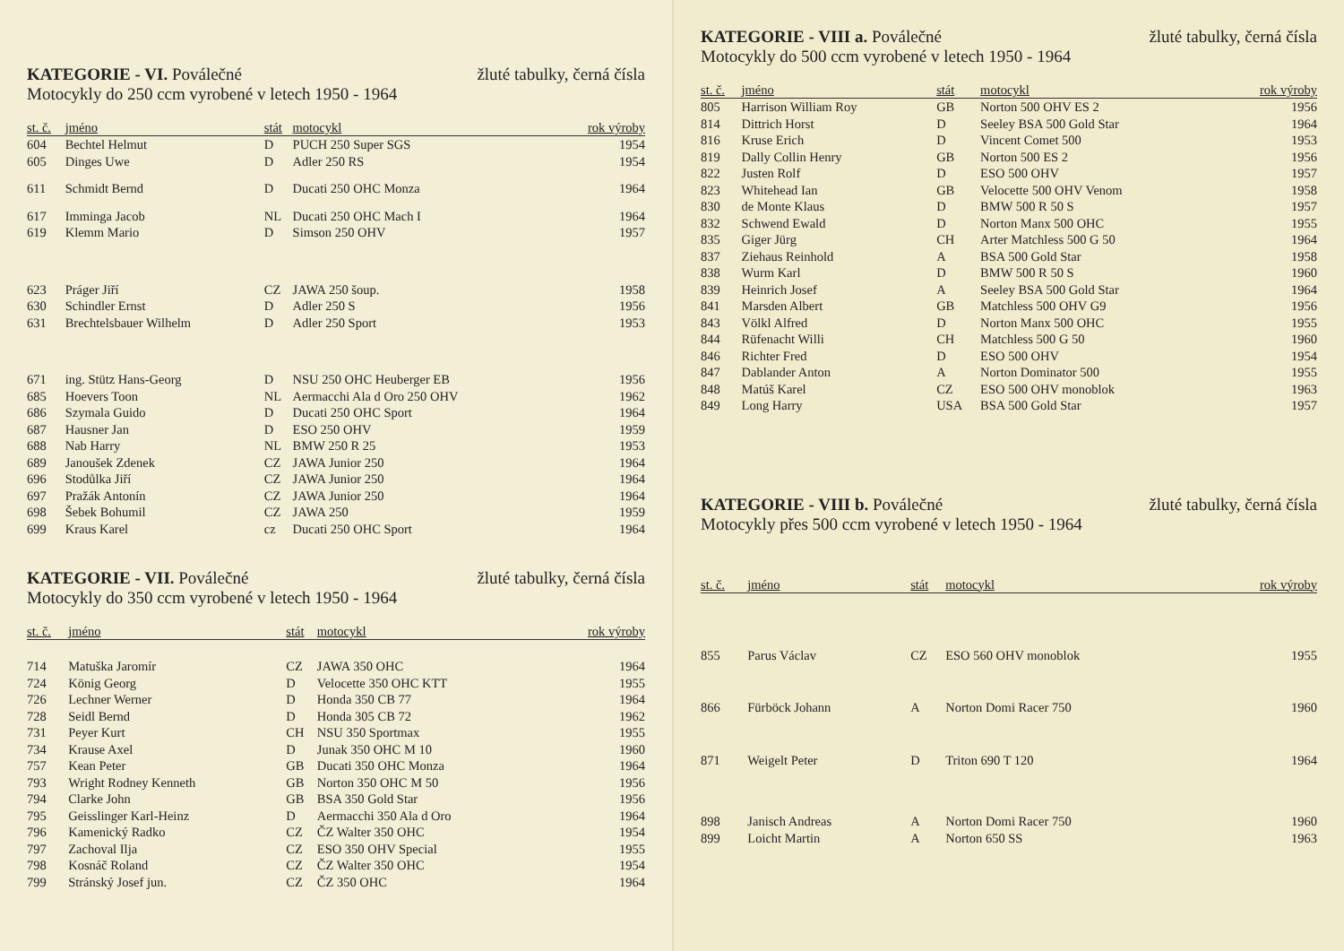KATEGORIE - VI. Poválečné žluté tabulky, černá čísla
Motocykly do 250 ccm vyrobené v letech 1950 - 1964
| st. č. | jméno | stát | motocykl | rok výroby |
| --- | --- | --- | --- | --- |
| 604 | Bechtel Helmut | D | PUCH 250 Super SGS | 1954 |
| 605 | Dinges Uwe | D | Adler 250 RS | 1954 |
| 611 | Schmidt Bernd | D | Ducati 250 OHC Monza | 1964 |
| 617 | Imminga Jacob | NL | Ducati 250 OHC Mach I | 1964 |
| 619 | Klemm Mario | D | Simson 250 OHV | 1957 |
| 623 | Práger Jiří | CZ | JAWA 250 šoup. | 1958 |
| 630 | Schindler Ernst | D | Adler 250 S | 1956 |
| 631 | Brechtelsbauer Wilhelm | D | Adler 250 Sport | 1953 |
| 671 | ing. Stütz Hans-Georg | D | NSU 250 OHC Heuberger EB | 1956 |
| 685 | Hoevers Toon | NL | Aermacchi Ala d Oro 250 OHV | 1962 |
| 686 | Szymala Guido | D | Ducati 250 OHC Sport | 1964 |
| 687 | Hausner Jan | D | ESO 250 OHV | 1959 |
| 688 | Nab Harry | NL | BMW 250 R 25 | 1953 |
| 689 | Janoušek Zdenek | CZ | JAWA Junior 250 | 1964 |
| 696 | Stodůlka Jiří | CZ | JAWA Junior 250 | 1964 |
| 697 | Pražák Antonín | CZ | JAWA Junior 250 | 1964 |
| 698 | Šebek Bohumil | CZ | JAWA 250 | 1959 |
| 699 | Kraus Karel | cz | Ducati 250 OHC Sport | 1964 |
KATEGORIE - VII. Poválečné žluté tabulky, černá čísla
Motocykly do 350 ccm vyrobené v letech 1950 - 1964
| st. č. | jméno | stát | motocykl | rok výroby |
| --- | --- | --- | --- | --- |
| 714 | Matuška Jaromír | CZ | JAWA 350 OHC | 1964 |
| 724 | König Georg | D | Velocette 350 OHC KTT | 1955 |
| 726 | Lechner Werner | D | Honda 350 CB 77 | 1964 |
| 728 | Seidl Bernd | D | Honda 305 CB 72 | 1962 |
| 731 | Peyer Kurt | CH | NSU 350 Sportmax | 1955 |
| 734 | Krause Axel | D | Junak 350 OHC M 10 | 1960 |
| 757 | Kean Peter | GB | Ducati 350 OHC Monza | 1964 |
| 793 | Wright Rodney Kenneth | GB | Norton 350 OHC M 50 | 1956 |
| 794 | Clarke John | GB | BSA 350 Gold Star | 1956 |
| 795 | Geisslinger Karl-Heinz | D | Aermacchi 350 Ala d Oro | 1964 |
| 796 | Kamenický Radko | CZ | ČZ Walter 350 OHC | 1954 |
| 797 | Zachoval Ilja | CZ | ESO 350 OHV Special | 1955 |
| 798 | Kosnáč Roland | CZ | ČZ Walter 350 OHC | 1954 |
| 799 | Stránský Josef jun. | CZ | ČZ 350 OHC | 1964 |
KATEGORIE - VIII a. Poválečné žluté tabulky, černá čísla
Motocykly do 500 ccm vyrobené v letech 1950 - 1964
| st. č. | jméno | stát | motocykl | rok výroby |
| --- | --- | --- | --- | --- |
| 805 | Harrison William Roy | GB | Norton 500 OHV ES 2 | 1956 |
| 814 | Dittrich Horst | D | Seeley BSA 500 Gold Star | 1964 |
| 816 | Kruse Erich | D | Vincent Comet 500 | 1953 |
| 819 | Dally Collin Henry | GB | Norton 500 ES 2 | 1956 |
| 822 | Justen Rolf | D | ESO 500 OHV | 1957 |
| 823 | Whitehead Ian | GB | Velocette 500 OHV Venom | 1958 |
| 830 | de Monte Klaus | D | BMW 500 R 50 S | 1957 |
| 832 | Schwend Ewald | D | Norton Manx 500 OHC | 1955 |
| 835 | Giger Jürg | CH | Arter Matchless 500 G 50 | 1964 |
| 837 | Ziehaus Reinhold | A | BSA 500 Gold Star | 1958 |
| 838 | Wurm Karl | D | BMW 500 R 50 S | 1960 |
| 839 | Heinrich Josef | A | Seeley BSA 500 Gold Star | 1964 |
| 841 | Marsden Albert | GB | Matchless 500 OHV G9 | 1956 |
| 843 | Völkl Alfred | D | Norton Manx 500 OHC | 1955 |
| 844 | Rüfenacht Willi | CH | Matchless 500 G 50 | 1960 |
| 846 | Richter Fred | D | ESO 500 OHV | 1954 |
| 847 | Dablander Anton | A | Norton Dominator 500 | 1955 |
| 848 | Matúš Karel | CZ | ESO 500 OHV monoblok | 1963 |
| 849 | Long Harry | USA | BSA 500 Gold Star | 1957 |
KATEGORIE - VIII b. Poválečné žluté tabulky, černá čísla
Motocykly přes 500 ccm vyrobené v letech 1950 - 1964
| st. č. | jméno | stát | motocykl | rok výroby |
| --- | --- | --- | --- | --- |
| 855 | Parus Václav | CZ | ESO 560 OHV monoblok | 1955 |
| 866 | Fürböck Johann | A | Norton Domi Racer 750 | 1960 |
| 871 | Weigelt Peter | D | Triton 690 T 120 | 1964 |
| 898 | Janisch Andreas | A | Norton Domi Racer 750 | 1960 |
| 899 | Loicht Martin | A | Norton 650 SS | 1963 |